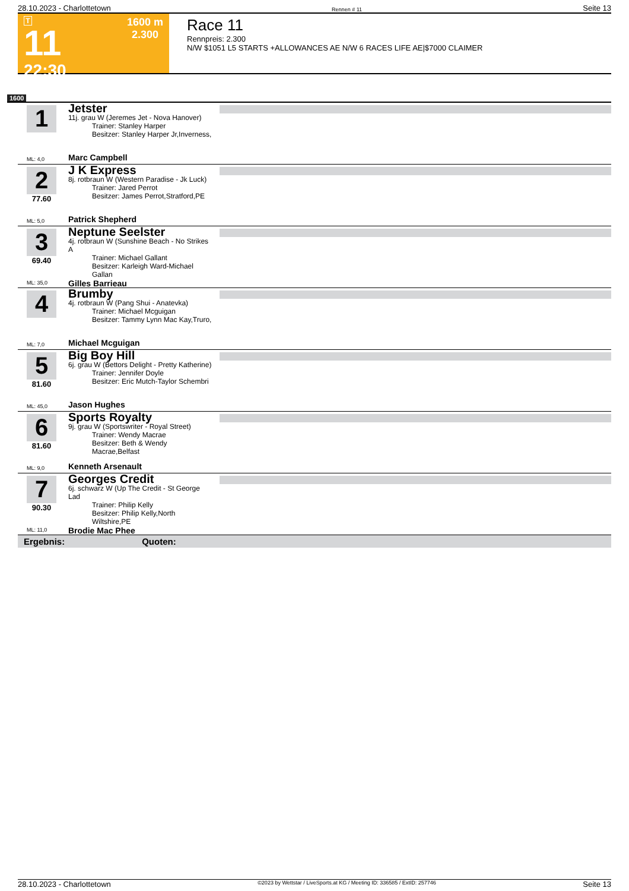28.10.2023 - Charlottetown Rennen # 11 Seite 13
T
11
22:30
1600 m
2.300
Race 11
Rennpreis: 2.300
N/W $1051 L5 STARTS +ALLOWANCES AE N/W 6 RACES LIFE AE|$7000 CLAIMER
1600
1
ML: 4,0
Jetster
11j. grau W (Jeremes Jet - Nova Hanover)
Trainer: Stanley Harper
Besitzer: Stanley Harper Jr,Inverness,
Marc Campbell
2
77.60
ML: 5,0
J K Express
8j. rotbraun W (Western Paradise - Jk Luck)
Trainer: Jared Perrot
Besitzer: James Perrot,Stratford,PE
Patrick Shepherd
3
69.40
ML: 35,0
Neptune Seelster
4j. rotbraun W (Sunshine Beach - No Strikes A
Trainer: Michael Gallant
Besitzer: Karleigh Ward-Michael Gallan
Gilles Barrieau
4
ML: 7,0
Brumby
4j. rotbraun W (Pang Shui - Anatevka)
Trainer: Michael Mcguigan
Besitzer: Tammy Lynn Mac Kay,Truro,
Michael Mcguigan
5
81.60
ML: 45,0
Big Boy Hill
6j. grau W (Bettors Delight - Pretty Katherine)
Trainer: Jennifer Doyle
Besitzer: Eric Mutch-Taylor Schembri
Jason Hughes
6
81.60
ML: 9,0
Sports Royalty
9j. grau W (Sportswriter - Royal Street)
Trainer: Wendy Macrae
Besitzer: Beth & Wendy Macrae,Belfast
Kenneth Arsenault
7
90.30
ML: 11,0
Georges Credit
6j. schwarz W (Up The Credit - St George Lad
Trainer: Philip Kelly
Besitzer: Philip Kelly,North Wiltshire,PE
Brodie Mac Phee
Ergebnis: Quoten:
28.10.2023 - Charlottetown ©2023 by Wettstar / LiveSports.at KG / Meeting ID: 336585 / ExtID: 257746 Seite 13